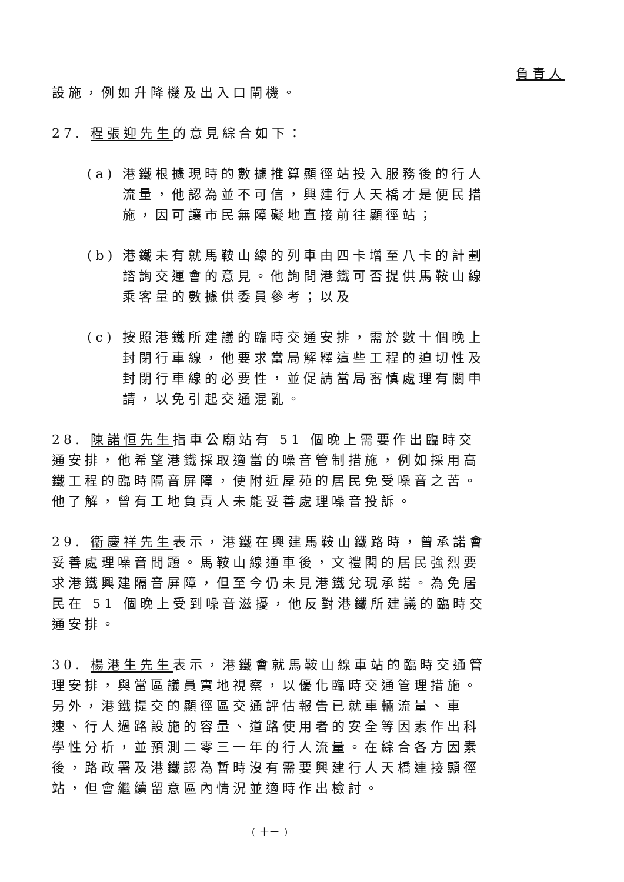負責人
設施，例如升降機及出入口閘機。
27. 程張迎先生的意見綜合如下：
(a) 港鐵根據現時的數據推算顯徑站投入服務後的行人流量，他認為並不可信，興建行人天橋才是便民措施，因可讓市民無障礙地直接前往顯徑站；
(b) 港鐵未有就馬鞍山線的列車由四卡增至八卡的計劃諮詢交運會的意見。他詢問港鐵可否提供馬鞍山線乘客量的數據供委員參考；以及
(c) 按照港鐵所建議的臨時交通安排，需於數十個晚上封閉行車線，他要求當局解釋這些工程的迫切性及封閉行車線的必要性，並促請當局審慎處理有關申請，以免引起交通混亂。
28. 陳諾恒先生指車公廟站有 51 個晚上需要作出臨時交通安排，他希望港鐵採取適當的噪音管制措施，例如採用高鐵工程的臨時隔音屏障，使附近屋苑的居民免受噪音之苦。他了解，曾有工地負責人未能妥善處理噪音投訴。
29. 衞慶祥先生表示，港鐵在興建馬鞍山鐵路時，曾承諾會妥善處理噪音問題。馬鞍山線通車後，文禮閣的居民強烈要求港鐵興建隔音屏障，但至今仍未見港鐵兌現承諾。為免居民在 51 個晚上受到噪音滋擾，他反對港鐵所建議的臨時交通安排。
30. 楊港生先生表示，港鐵會就馬鞍山線車站的臨時交通管理安排，與當區議員實地視察，以優化臨時交通管理措施。另外，港鐵提交的顯徑區交通評估報告已就車輛流量、車速、行人過路設施的容量、道路使用者的安全等因素作出科學性分析，並預測二零三一年的行人流量。在綜合各方因素後，路政署及港鐵認為暫時沒有需要興建行人天橋連接顯徑站，但會繼續留意區內情況並適時作出檢討。
( 十一 )